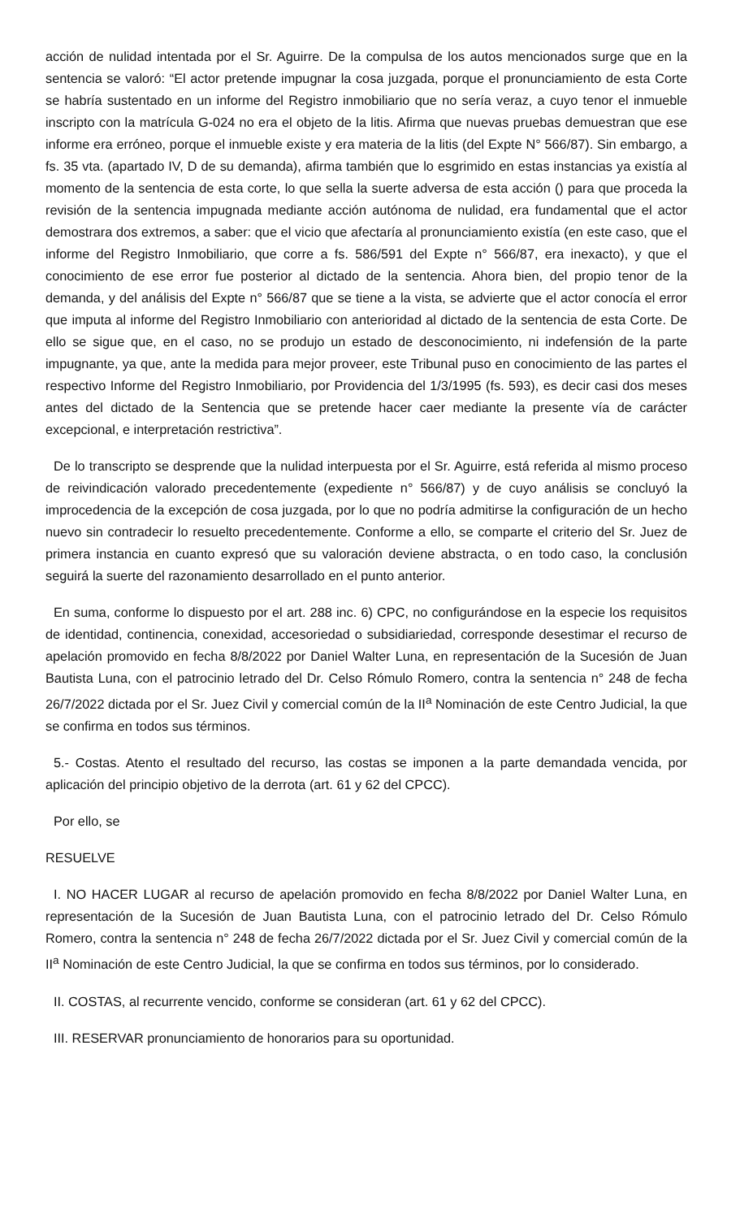acción de nulidad intentada por el Sr. Aguirre. De la compulsa de los autos mencionados surge que en la sentencia se valoró: “El actor pretende impugnar la cosa juzgada, porque el pronunciamiento de esta Corte se habría sustentado en un informe del Registro inmobiliario que no sería veraz, a cuyo tenor el inmueble inscripto con la matrícula G-024 no era el objeto de la litis. Afirma que nuevas pruebas demuestran que ese informe era erróneo, porque el inmueble existe y era materia de la litis (del Expte N° 566/87). Sin embargo, a fs. 35 vta. (apartado IV, D de su demanda), afirma también que lo esgrimido en estas instancias ya existía al momento de la sentencia de esta corte, lo que sella la suerte adversa de esta acción () para que proceda la revisión de la sentencia impugnada mediante acción autónoma de nulidad, era fundamental que el actor demostrara dos extremos, a saber: que el vicio que afectaría al pronunciamiento existía (en este caso, que el informe del Registro Inmobiliario, que corre a fs. 586/591 del Expte n° 566/87, era inexacto), y que el conocimiento de ese error fue posterior al dictado de la sentencia. Ahora bien, del propio tenor de la demanda, y del análisis del Expte n° 566/87 que se tiene a la vista, se advierte que el actor conocía el error que imputa al informe del Registro Inmobiliario con anterioridad al dictado de la sentencia de esta Corte. De ello se sigue que, en el caso, no se produjo un estado de desconocimiento, ni indefensión de la parte impugnante, ya que, ante la medida para mejor proveer, este Tribunal puso en conocimiento de las partes el respectivo Informe del Registro Inmobiliario, por Providencia del 1/3/1995 (fs. 593), es decir casi dos meses antes del dictado de la Sentencia que se pretende hacer caer mediante la presente vía de carácter excepcional, e interpretación restrictiva”.
De lo transcripto se desprende que la nulidad interpuesta por el Sr. Aguirre, está referida al mismo proceso de reivindicación valorado precedentemente (expediente n° 566/87) y de cuyo análisis se concluyó la improcedencia de la excepción de cosa juzgada, por lo que no podría admitirse la configuración de un hecho nuevo sin contradecir lo resuelto precedentemente. Conforme a ello, se comparte el criterio del Sr. Juez de primera instancia en cuanto expresó que su valoración deviene abstracta, o en todo caso, la conclusión seguirá la suerte del razonamiento desarrollado en el punto anterior.
En suma, conforme lo dispuesto por el art. 288 inc. 6) CPC, no configurándose en la especie los requisitos de identidad, continencia, conexidad, accesoriedad o subsidiariedad, corresponde desestimar el recurso de apelación promovido en fecha 8/8/2022 por Daniel Walter Luna, en representación de la Sucesión de Juan Bautista Luna, con el patrocinio letrado del Dr. Celso Rómulo Romero, contra la sentencia n° 248 de fecha 26/7/2022 dictada por el Sr. Juez Civil y comercial común de la II<sup>a</sup> Nominación de este Centro Judicial, la que se confirma en todos sus términos.
5.- Costas. Atento el resultado del recurso, las costas se imponen a la parte demandada vencida, por aplicación del principio objetivo de la derrota (art. 61 y 62 del CPCC).
Por ello, se
RESUELVE
I. NO HACER LUGAR al recurso de apelación promovido en fecha 8/8/2022 por Daniel Walter Luna, en representación de la Sucesión de Juan Bautista Luna, con el patrocinio letrado del Dr. Celso Rómulo Romero, contra la sentencia n° 248 de fecha 26/7/2022 dictada por el Sr. Juez Civil y comercial común de la II<sup>a</sup> Nominación de este Centro Judicial, la que se confirma en todos sus términos, por lo considerado.
II. COSTAS, al recurrente vencido, conforme se consideran (art. 61 y 62 del CPCC).
III. RESERVAR pronunciamiento de honorarios para su oportunidad.